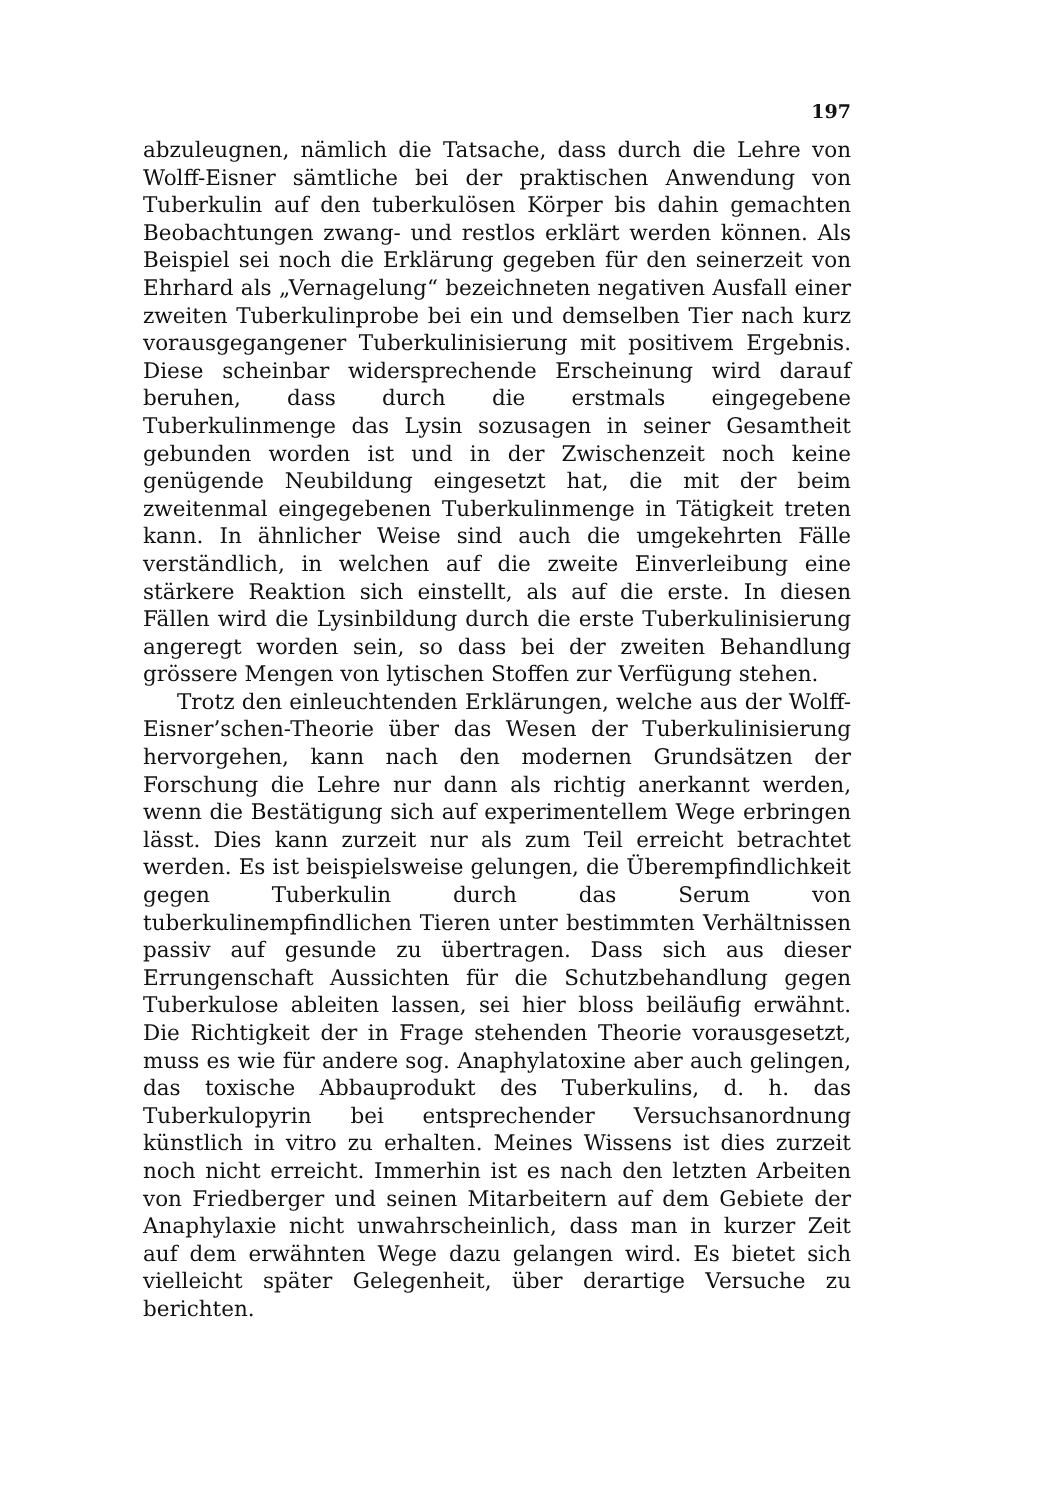197
abzuleugnen, nämlich die Tatsache, dass durch die Lehre von Wolff-Eisner sämtliche bei der praktischen Anwendung von Tuberkulin auf den tuberkulösen Körper bis dahin gemachten Beobachtungen zwang- und restlos erklärt werden können. Als Beispiel sei noch die Erklärung gegeben für den seinerzeit von Ehrhard als „Vernagelung“ bezeichneten negativen Ausfall einer zweiten Tuberkulinprobe bei ein und demselben Tier nach kurz vorausgegangener Tuberkulinisierung mit positivem Ergebnis. Diese scheinbar widersprechende Erscheinung wird darauf beruhen, dass durch die erstmals eingegebene Tuberkulinmenge das Lysin sozusagen in seiner Gesamtheit gebunden worden ist und in der Zwischenzeit noch keine genügende Neubildung eingesetzt hat, die mit der beim zweitenmal eingegebenen Tuberkulinmenge in Tätigkeit treten kann. In ähnlicher Weise sind auch die umgekehrten Fälle verständlich, in welchen auf die zweite Einverleibung eine stärkere Reaktion sich einstellt, als auf die erste. In diesen Fällen wird die Lysinbildung durch die erste Tuberkulinisierung angeregt worden sein, so dass bei der zweiten Behandlung grössere Mengen von lytischen Stoffen zur Verfügung stehen.
Trotz den einleuchtenden Erklärungen, welche aus der Wolff-Eisner’schen-Theorie über das Wesen der Tuberkulinisierung hervorgehen, kann nach den modernen Grundsätzen der Forschung die Lehre nur dann als richtig anerkannt werden, wenn die Bestätigung sich auf experimentellem Wege erbringen lässt. Dies kann zurzeit nur als zum Teil erreicht betrachtet werden. Es ist beispielsweise gelungen, die Überempfindlichkeit gegen Tuberkulin durch das Serum von tuberkulinempfindlichen Tieren unter bestimmten Verhältnissen passiv auf gesunde zu übertragen. Dass sich aus dieser Errungenschaft Aussichten für die Schutzbehandlung gegen Tuberkulose ableiten lassen, sei hier bloss beiläufig erwähnt. Die Richtigkeit der in Frage stehenden Theorie vorausgesetzt, muss es wie für andere sog. Anaphylatoxine aber auch gelingen, das toxische Abbauprodukt des Tuberkulins, d. h. das Tuberkulopyrin bei entsprechender Versuchsanordnung künstlich in vitro zu erhalten. Meines Wissens ist dies zurzeit noch nicht erreicht. Immerhin ist es nach den letzten Arbeiten von Friedberger und seinen Mitarbeitern auf dem Gebiete der Anaphylaxie nicht unwahrscheinlich, dass man in kurzer Zeit auf dem erwähnten Wege dazu gelangen wird. Es bietet sich vielleicht später Gelegenheit, über derartige Versuche zu berichten.